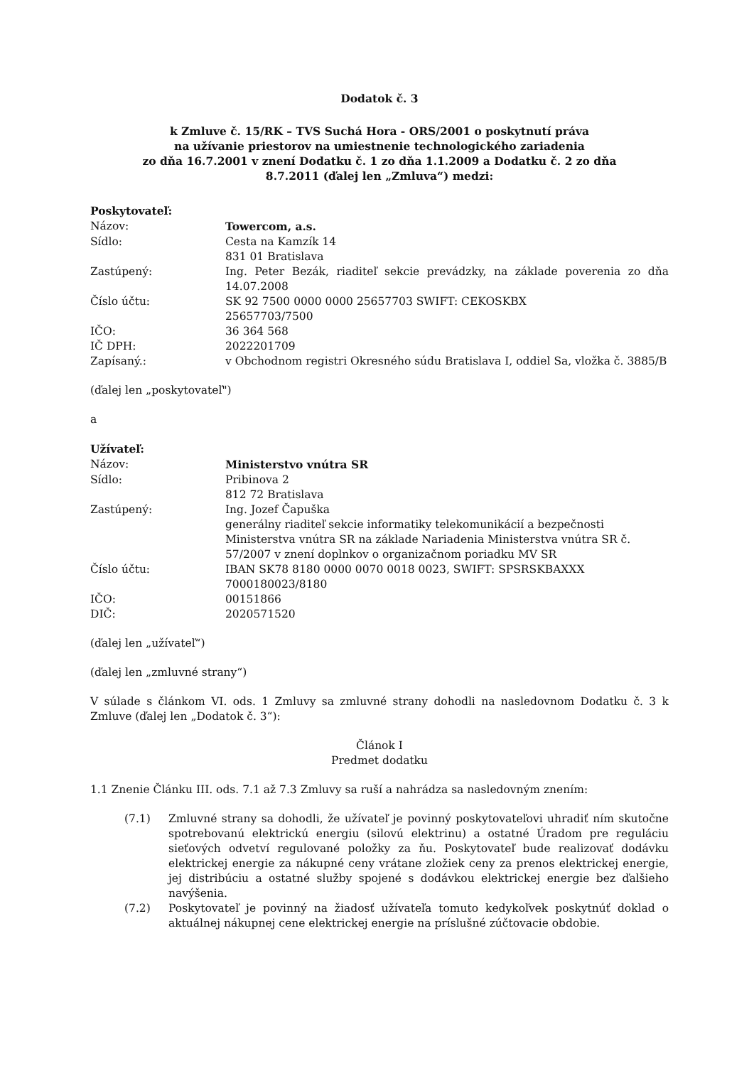Dodatok č. 3
k Zmluve č. 15/RK – TVS Suchá Hora - ORS/2001 o poskytnutí práva
na užívanie priestorov na umiestnenie technologického zariadenia
zo dňa 16.7.2001 v znení Dodatku č. 1 zo dňa 1.1.2009 a Dodatku č. 2 zo dňa
8.7.2011 (ďalej len „Zmluva“) medzi:
Poskytovateľ:
Názov: Towercom, a.s.
Sídlo: Cesta na Kamzík 14
831 01 Bratislava
Zastúpený: Ing. Peter Bezák, riaditeľ sekcie prevádzky, na základe poverenia zo dňa 14.07.2008
Číslo účtu: SK 92 7500 0000 0000 25657703 SWIFT: CEKOSKBX
25657703/7500
IČO: 36 364 568
IČ DPH: 2022201709
Zapísaný.: v Obchodnom registri Okresného súdu Bratislava I, oddiel Sa, vložka č. 3885/B
(ďalej len „poskytovateľ")
a
Užívateľ:
Názov: Ministerstvo vnútra SR
Sídlo: Pribinova 2
812 72 Bratislava
Zastúpený: Ing. Jozef Čapuška
generálny riaditeľ sekcie informatiky telekomunikácií a bezpečnosti Ministerstva vnútra SR na základe Nariadenia Ministerstva vnútra SR č. 57/2007 v znení doplnkov o organizačnom poriadku MV SR
Číslo účtu: IBAN SK78 8180 0000 0070 0018 0023, SWIFT: SPSRSKBAXXX
7000180023/8180
IČO: 00151866
DIČ: 2020571520
(ďalej len „užívateľ“)
(ďalej len „zmluvné strany“)
V súlade s článkom VI. ods. 1 Zmluvy sa zmluvné strany dohodli na nasledovnom Dodatku č. 3 k Zmluve (ďalej len „Dodatok č. 3“):
Článok I
Predmet dodatku
1.1 Znenie Článku III. ods. 7.1 až 7.3 Zmluvy sa ruší a nahrádza sa nasledovným znením:
(7.1) Zmluvné strany sa dohodli, že užívateľ je povinný poskytovateľovi uhradiť ním skutočne spotrebovanú elektrickú energiu (silovú elektrinu) a ostatné Úradom pre reguláciu sieťových odvetví regulované položky za ňu. Poskytovateľ bude realizovať dodávku elektrickej energie za nákupné ceny vrátane zložiek ceny za prenos elektrickej energie, jej distribúciu a ostatné služby spojené s dodávkou elektrickej energie bez ďalšieho navýšenia.
(7.2) Poskytovateľ je povinný na žiadosť užívateľa tomuto kedykoľvek poskytnúť doklad o aktuálnej nákupnej cene elektrickej energie na príslušné zúčtovacie obdobie.